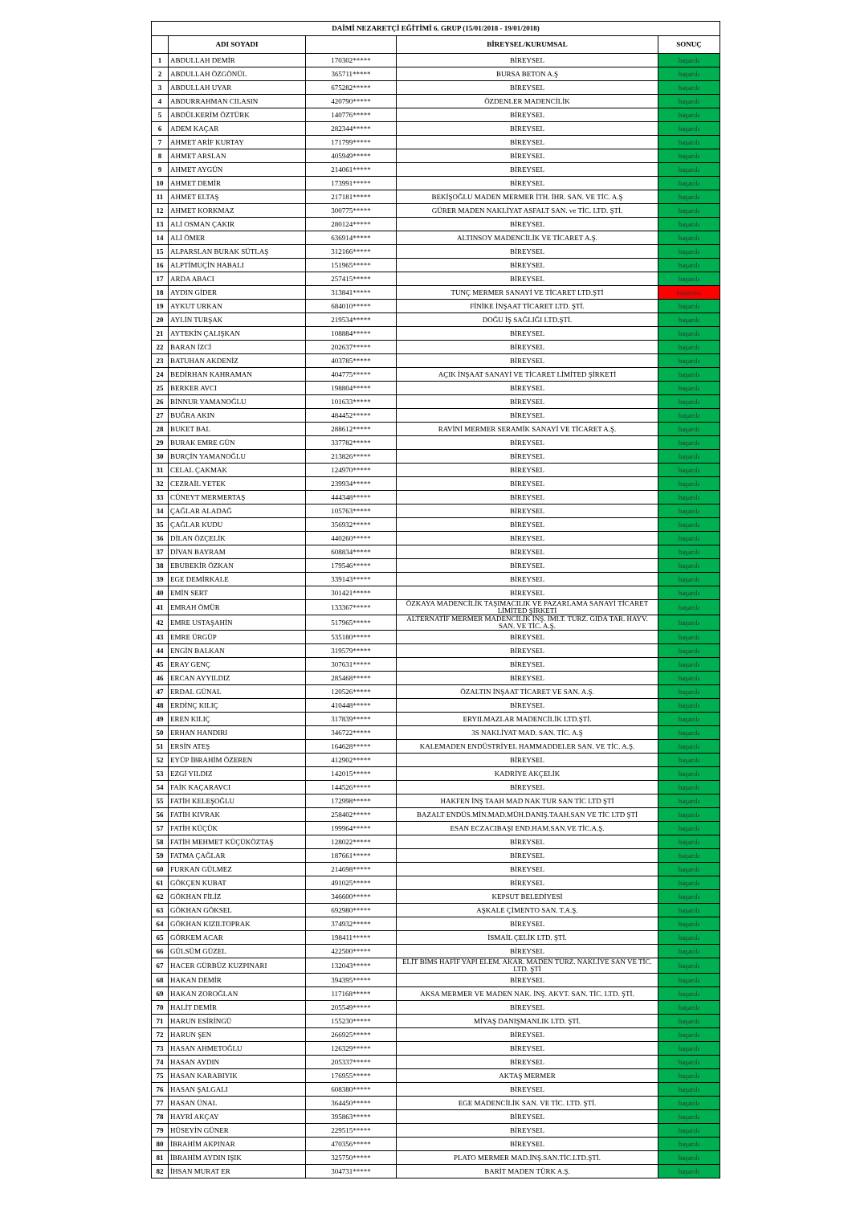| DAİMİ NEZARETÇİ EĞİTİMİ 6. GRUP (15/01/2018 - 19/01/2018) | | | | |
| --- | --- | --- | --- | --- |
| | ADI SOYADI | | BİREYSEL/KURUMSAL | SONUÇ |
| 1 | ABDULLAH DEMİR | 170302***** | BİREYSEL | başarılı |
| 2 | ABDULLAH ÖZGÖNÜL | 365711***** | BURSA BETON A.Ş | başarılı |
| 3 | ABDULLAH UYAR | 675282***** | BİREYSEL | başarılı |
| 4 | ABDURRAHMAN CILASIN | 420790***** | ÖZDENLER MADENCİLİK | başarılı |
| 5 | ABDÜLKERİM ÖZTÜRK | 140776***** | BİREYSEL | başarılı |
| 6 | ADEM KAÇAR | 282344***** | BİREYSEL | başarılı |
| 7 | AHMET ARİF KURTAY | 171799***** | BİREYSEL | başarılı |
| 8 | AHMET ARSLAN | 405949***** | BİREYSEL | başarılı |
| 9 | AHMET AYGÜN | 214061***** | BİREYSEL | başarılı |
| 10 | AHMET DEMİR | 173991***** | BİREYSEL | başarılı |
| 11 | AHMET ELTAŞ | 217181***** | BEKİŞOĞLU MADEN MERMER İTH. İHR. SAN. VE TİC. A.Ş | başarılı |
| 12 | AHMET KORKMAZ | 300775***** | GÜRER MADEN NAKLİYAT ASFALT SAN. ve TİC. LTD. ŞTİ. | başarılı |
| 13 | ALİ OSMAN ÇAKIR | 280124***** | BİREYSEL | başarılı |
| 14 | ALİ ÖMER | 636914***** | ALTINSOY MADENCİLİK VE TİCARET A.Ş. | başarılı |
| 15 | ALPARSLAN BURAK SÜTLAŞ | 312166***** | BİREYSEL | başarılı |
| 16 | ALPTİMUÇİN HABALI | 151965***** | BİREYSEL | başarılı |
| 17 | ARDA ABACI | 257415***** | BİREYSEL | başarılı |
| 18 | AYDIN GİDER | 313841***** | TUNÇ MERMER SANAYİ VE TİCARET LTD.ŞTİ | başarısız |
| 19 | AYKUT URKAN | 684010***** | FİNİKE İNŞAAT TİCARET LTD. ŞTİ. | başarılı |
| 20 | AYLİN TURŞAK | 219534***** | DOĞU İŞ SAĞLIĞI LTD.ŞTİ. | başarılı |
| 21 | AYTEKİN ÇALIŞKAN | 108884***** | BİREYSEL | başarılı |
| 22 | BARAN İZCİ | 202637***** | BİREYSEL | başarılı |
| 23 | BATUHAN AKDENİZ | 403785***** | BİREYSEL | başarılı |
| 24 | BEDİRHAN KAHRAMAN | 404775***** | AÇIK İNŞAAT SANAYİ VE TİCARET LİMİTED ŞİRKETİ | başarılı |
| 25 | BERKER AVCI | 198804***** | BİREYSEL | başarılı |
| 26 | BİNNUR YAMANOĞLU | 101633***** | BİREYSEL | başarılı |
| 27 | BUĞRA AKIN | 484452***** | BİREYSEL | başarılı |
| 28 | BUKET BAL | 288612***** | RAVİNİ MERMER SERAMİK SANAYİ VE TİCARET A.Ş. | başarılı |
| 29 | BURAK EMRE GÜN | 337782***** | BİREYSEL | başarılı |
| 30 | BURÇİN YAMANOĞLU | 213826***** | BİREYSEL | başarılı |
| 31 | CELAL ÇAKMAK | 124970***** | BİREYSEL | başarılı |
| 32 | CEZRAİL YETEK | 239934***** | BİREYSEL | başarılı |
| 33 | CÜNEYT MERMERTAŞ | 444348***** | BİREYSEL | başarılı |
| 34 | ÇAĞLAR ALADAĞ | 105763***** | BİREYSEL | başarılı |
| 35 | ÇAĞLAR KUDU | 356932***** | BİREYSEL | başarılı |
| 36 | DİLAN ÖZÇELİK | 440260***** | BİREYSEL | başarılı |
| 37 | DİVAN BAYRAM | 608834***** | BİREYSEL | başarılı |
| 38 | EBUBEKİR ÖZKAN | 179546***** | BİREYSEL | başarılı |
| 39 | EGE DEMİRKALE | 339143***** | BİREYSEL | başarılı |
| 40 | EMİN SERT | 301421***** | BİREYSEL | başarılı |
| 41 | EMRAH ÖMÜR | 133367***** | ÖZKAYA MADENCİLİK TAŞIMACILIK VE PAZARLAMA SANAYİ TİCARET LİMİTED ŞİRKETİ | başarılı |
| 42 | EMRE USTAŞAHİN | 517965***** | ALTERNATİF MERMER MADENCİLİK İNŞ. İMLT. TURZ. GIDA TAR. HAYV. SAN. VE TİC. A.Ş. | başarılı |
| 43 | EMRE ÜRGÜP | 535180***** | BİREYSEL | başarılı |
| 44 | ENGİN BALKAN | 319579***** | BİREYSEL | başarılı |
| 45 | ERAY GENÇ | 307631***** | BİREYSEL | başarılı |
| 46 | ERCAN AYYILDIZ | 285468***** | BİREYSEL | başarılı |
| 47 | ERDAL GÜNAL | 120526***** | ÖZALTIN İNŞAAT TİCARET VE SAN. A.Ş. | başarılı |
| 48 | ERDİNÇ KILIÇ | 410448***** | BİREYSEL | başarılı |
| 49 | EREN KILIÇ | 317839***** | ERYILMAZLAR MADENCİLİK LTD.ŞTİ. | başarılı |
| 50 | ERHAN HANDIRI | 346722***** | 3S NAKLİYAT MAD. SAN. TİC. A.Ş | başarılı |
| 51 | ERSİN ATEŞ | 164628***** | KALEMADEN ENDÜSTRİYEL HAMMADDELER SAN. VE TİC. A.Ş. | başarılı |
| 52 | EYÜP İBRAHİM ÖZEREN | 412902***** | BİREYSEL | başarılı |
| 53 | EZGİ YILDIZ | 142015***** | KADRİYE AKÇELİK | başarılı |
| 54 | FAİK KAÇARAVCI | 144526***** | BİREYSEL | başarılı |
| 55 | FATİH KELEŞOĞLU | 172998***** | HAKFEN İNŞ TAAH MAD NAK TUR SAN TİC LTD ŞTİ | başarılı |
| 56 | FATİH KIVRAK | 258402***** | BAZALT ENDÜS.MİN.MAD.MÜH.DANIŞ.TAAH.SAN VE TİC LTD ŞTİ | başarılı |
| 57 | FATİH KÜÇÜK | 199964***** | ESAN ECZACIBAŞI END.HAM.SAN.VE TİC.A.Ş. | başarılı |
| 58 | FATİH MEHMET KÜÇÜKÖZTAŞ | 128022***** | BİREYSEL | başarılı |
| 59 | FATMA ÇAĞLAR | 187661***** | BİREYSEL | başarılı |
| 60 | FURKAN GÜLMEZ | 214698***** | BİREYSEL | başarılı |
| 61 | GÖKÇEN KUBAT | 491025***** | BİREYSEL | başarılı |
| 62 | GÖKHAN FİLİZ | 346600***** | KEPSUT BELEDİYESİ | başarılı |
| 63 | GÖKHAN GÖKSEL | 692980***** | AŞKALE ÇİMENTO SAN. T.A.Ş. | başarılı |
| 64 | GÖKHAN KIZILTOPRAK | 374932***** | BİREYSEL | başarılı |
| 65 | GÖRKEM ACAR | 198411***** | İSMAİL ÇELİK LTD. ŞTİ. | başarılı |
| 66 | GÜLSÜM GÜZEL | 422500***** | BİREYSEL | başarılı |
| 67 | HACER GÜRBÜZ KUZPINARI | 132043***** | ELİT BİMS HAFİF YAPI ELEM. AKAR. MADEN TURZ. NAKLİYE SAN VE TİC. LTD. ŞTİ | başarılı |
| 68 | HAKAN DEMİR | 394395***** | BİREYSEL | başarılı |
| 69 | HAKAN ZOROĞLAN | 117168***** | AKSA MERMER VE MADEN NAK. İNŞ. AKYT. SAN. TİC. LTD. ŞTİ. | başarılı |
| 70 | HALİT DEMİR | 205549***** | BİREYSEL | başarılı |
| 71 | HARUN ESİRİNGÜ | 155230***** | MİYAŞ DANIŞMANLIK LTD. ŞTİ. | başarılı |
| 72 | HARUN ŞEN | 266925***** | BİREYSEL | başarılı |
| 73 | HASAN AHMETOĞLU | 126329***** | BİREYSEL | başarılı |
| 74 | HASAN AYDIN | 205337***** | BİREYSEL | başarılı |
| 75 | HASAN KARABIYIK | 176955***** | AKTAŞ MERMER | başarılı |
| 76 | HASAN ŞALGALI | 608380***** | BİREYSEL | başarılı |
| 77 | HASAN ÜNAL | 364450***** | EGE MADENCİLİK SAN. VE TİC. LTD. ŞTİ. | başarılı |
| 78 | HAYRİ AKÇAY | 395863***** | BİREYSEL | başarılı |
| 79 | HÜSEYİN GÜNER | 229515***** | BİREYSEL | başarılı |
| 80 | İBRAHİM AKPINAR | 470356***** | BİREYSEL | başarılı |
| 81 | İBRAHİM AYDIN IŞIK | 325750***** | PLATO MERMER MAD.İNŞ.SAN.TİC.LTD.ŞTİ. | başarılı |
| 82 | İHSAN MURAT ER | 304731***** | BARİT MADEN TÜRK A.Ş. | başarılı |